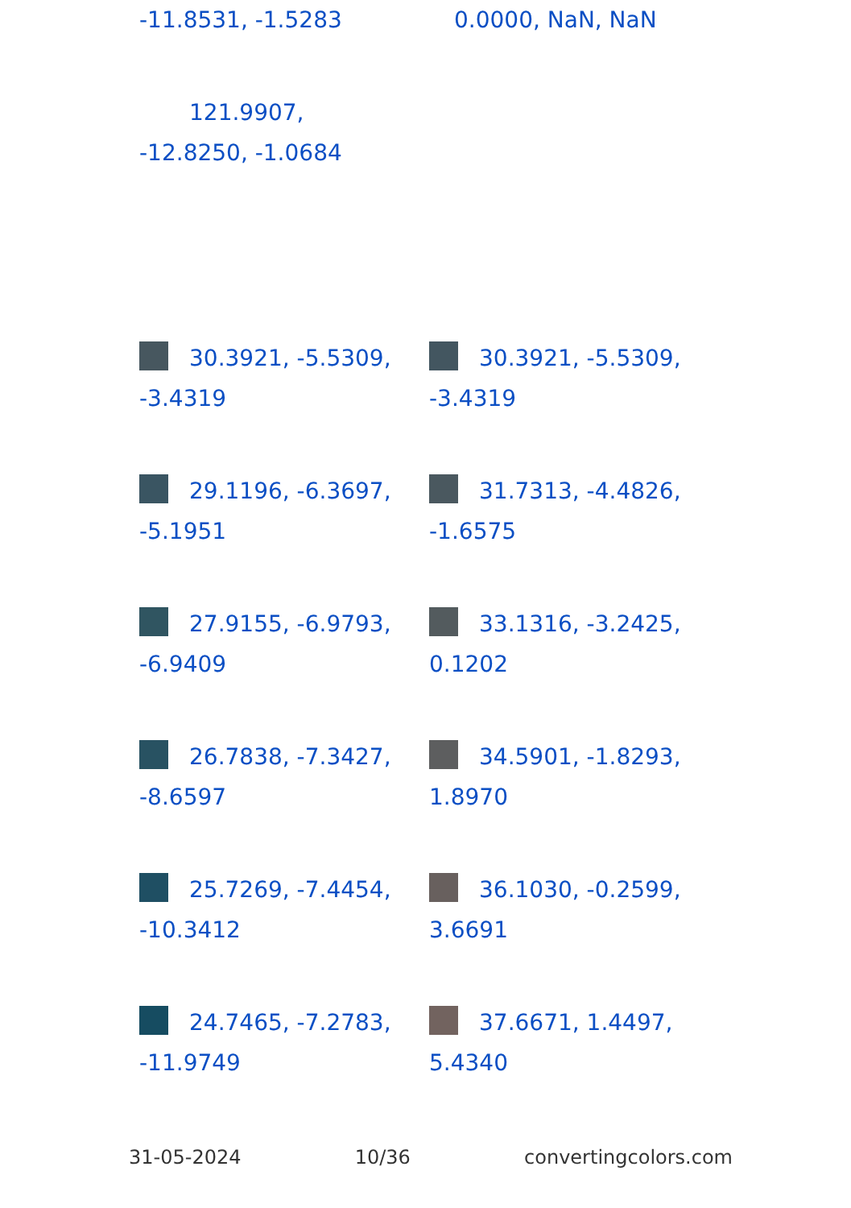-11.8531, -1.5283 0.0000, NaN, NaN
121.9907,
-12.8250, -1.0684
30.3921, -5.5309,
-3.4319
30.3921, -5.5309,
-3.4319
29.1196, -6.3697,
-5.1951
31.7313, -4.4826,
-1.6575
27.9155, -6.9793,
-6.9409
33.1316, -3.2425,
0.1202
26.7838, -7.3427,
-8.6597
34.5901, -1.8293,
1.8970
25.7269, -7.4454,
-10.3412
36.1030, -0.2599,
3.6691
24.7465, -7.2783,
-11.9749
37.6671, 1.4497,
5.4340
31-05-2024 10/36 convertingcolors.com